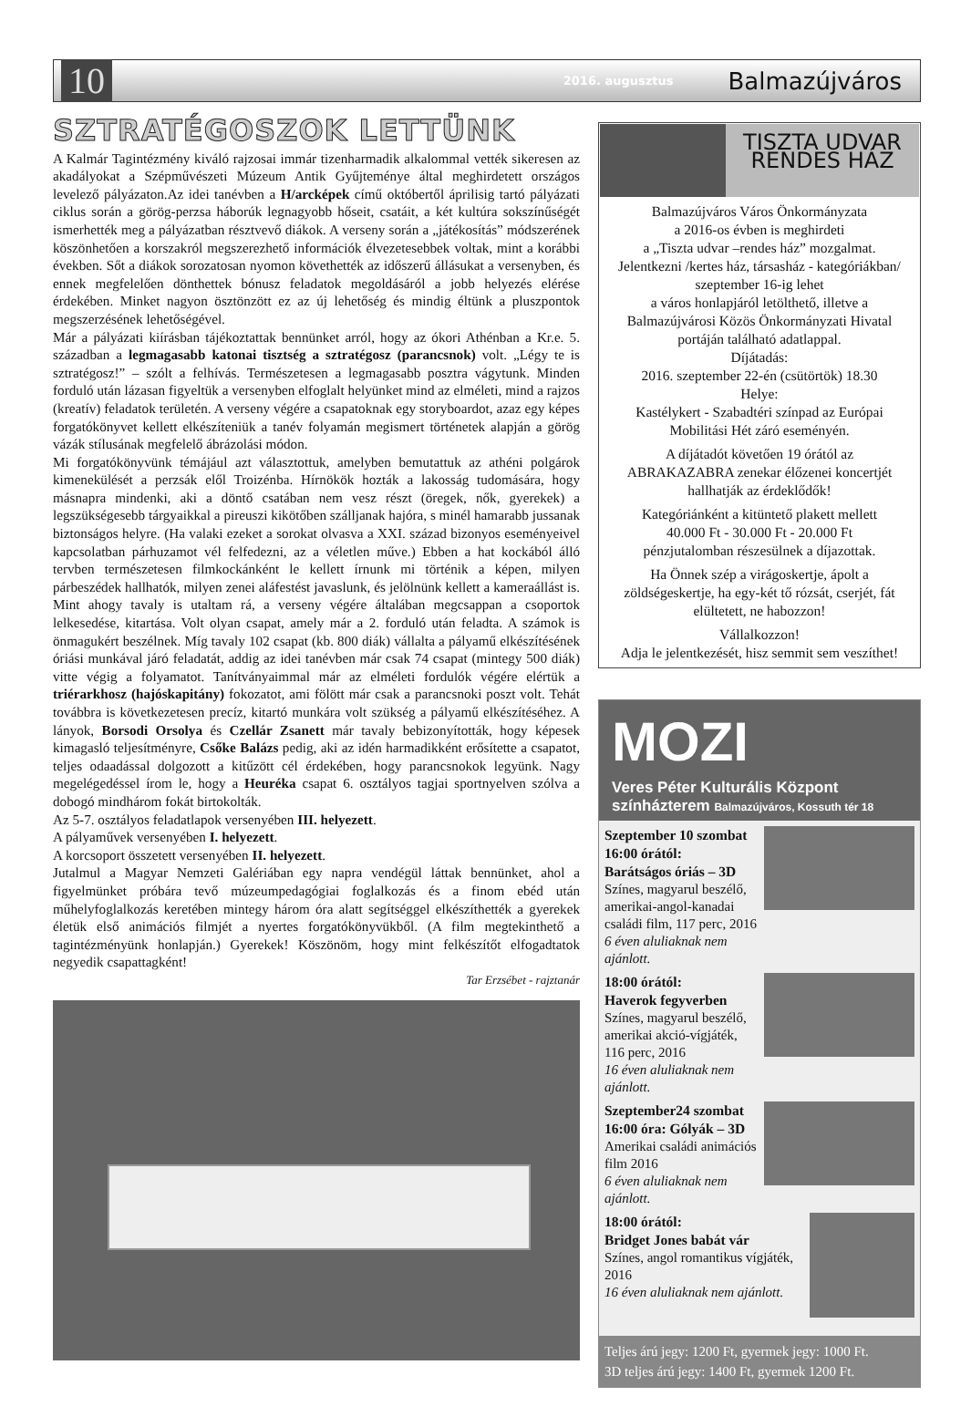10 2016. augusztus Balmazújváros
SZTRATÉGOSZOK LETTÜNK
A Kalmár Tagintézmény kiváló rajzosai immár tizenharmadik alkalommal vették sikeresen az akadályokat a Szépművészeti Múzeum Antik Gyűjteménye által meghirdetett országos levelező pályázaton.Az idei tanévben a H/arcképek című októbertől áprilisig tartó pályázati ciklus során a görög-perzsa háborúk legnagyobb hőseit, csatáit, a két kultúra sokszínűségét ismerhették meg a pályázatban résztvevő diákok. A verseny során a „játékosítás” módszerének köszönhetően a korszakról megszerezhető információk élvezetesebbek voltak, mint a korábbi években. Sőt a diákok sorozatosan nyomon követhették az időszerű állásukat a versenyben, és ennek megfelelően dönthettek bónusz feladatok megoldásáról a jobb helyezés elérése érdekében. Minket nagyon ösztönzött ez az új lehetőség és mindig éltünk a pluszpontok megszerzésének lehetőségével.
Már a pályázati kiírásban tájékoztattak bennünket arról, hogy az ókori Athénban a Kr.e. 5. században a legmagasabb katonai tisztség a sztratégosz (parancsnok) volt. „Légy te is sztratégosz!” – szólt a felhívás. Természetesen a legmagasabb posztra vágytunk. Minden forduló után lázasan figyeltük a versenyben elfoglalt helyünket mind az elméleti, mind a rajzos (kreatív) feladatok területén. A verseny végére a csapatoknak egy storyboardot, azaz egy képes forgatókönyvet kellett elkészíteniük a tanév folyamán megismert történetek alapján a görög vázák stílusának megfelelő ábrázolási módon.
Mi forgatókönyvünk témájául azt választottuk, amelyben bemutattuk az athéni polgárok kimenekülését a perzsák elől Troizénba. Hírnökök hozták a lakosság tudomására, hogy másnapra mindenki, aki a döntő csatában nem vesz részt (öregek, nők, gyerekek) a legszükségesebb tárgyaikkal a pireuszi kikötőben szálljanak hajóra, s minél hamarabb jussanak biztonságos helyre. (Ha valaki ezeket a sorokat olvasva a XXI. század bizonyos eseményeivel kapcsolatban párhuzamot vél felfedezni, az a véletlen műve.) Ebben a hat kockából álló tervben természetesen filmkockánként le kellett írnunk mi történik a képen, milyen párbeszédek hallhatók, milyen zenei aláfestést javaslunk, és jelölnünk kellett a kameraállást is. Mint ahogy tavaly is utaltam rá, a verseny végére általában megcsappan a csoportok lelkesedése, kitartása. Volt olyan csapat, amely már a 2. forduló után feladta. A számok is önmagukért beszélnek. Míg tavaly 102 csapat (kb. 800 diák) vállalta a pályamű elkészítésének óriási munkával járó feladatát, addig az idei tanévben már csak 74 csapat (mintegy 500 diák) vitte végig a folyamatot. Tanítványaimmal már az elméleti fordulók végére elértük a triérarkhosz (hajóskapitány) fokozatot, ami fölött már csak a parancsnoki poszt volt. Tehát továbbra is következetesen precíz, kitartó munkára volt szükség a pályamű elkészítéséhez. A lányok, Borsodi Orsolya és Czellár Zsanett már tavaly bebizonyították, hogy képesek kimagasló teljesítményre, Csőke Balázs pedig, aki az idén harmadikként erősítette a csapatot, teljes odaadással dolgozott a kitűzött cél érdekében, hogy parancsnokok legyünk. Nagy megelégedéssel írom le, hogy a Heuréka csapat 6. osztályos tagjai sportnyelven szólva a dobogó mindhárom fokát birtokolták.
Az 5-7. osztályos feladatlapok versenyében III. helyezett.
A pályaművek versenyében I. helyezett.
A korcsoport összetett versenyében II. helyezett.
Jutalmul a Magyar Nemzeti Galériában egy napra vendégül láttak bennünket, ahol a figyelmünket próbára tevő múzeumpedagógiai foglalkozás és a finom ebéd után műhelyfoglalkozás keretében mintegy három óra alatt segítséggel elkészíthették a gyerekek életük első animációs filmjét a nyertes forgatókönyvükből. (A film megtekinthető a tagintézményünk honlapján.) Gyerekek! Köszönöm, hogy mint felkészítőt elfogadtatok negyedik csapattagként!
Tar Erzsébet - rajztanár
TISZTA UDVAR RENDES HÁZ
Balmazújváros Város Önkormányzata
a 2016-os évben is meghirdeti
a „Tiszta udvar –rendes ház” mozgalmat.
Jelentkezni /kertes ház, társasház - kategóriákban/
szeptember 16-ig lehet
a város honlapjáról letölthető, illetve a
Balmazújvárosi Közös Önkormányzati Hivatal
portáján található adatlappal.
Díjátadás:
2016. szeptember 22-én (csütörtök) 18.30
Helye:
Kastélykert - Szabadtéri színpad az Európai
Mobilitási Hét záró eseményén.
A díjátadót követően 19 órától az
ABRAKAZABRA zenekar élőzenei koncertjét
hallhatják az érdeklődők!
Kategóriánként a kitüntető plakett mellett
40.000 Ft - 30.000 Ft - 20.000 Ft
pénzjutalomban részesülnek a díjazottak.
Ha Önnek szép a virágoskertje, ápolt a
zöldségeskertje, ha egy-két tő rózsát, cserjét, fát
elültetett, ne habozzon!
Vállalkozzon!
Adja le jelentkezését, hisz semmit sem veszíthet!
MOZI
Veres Péter Kulturális Központ
színházterem Balmazújváros, Kossuth tér 18
Szeptember 10 szombat
16:00 órától:
Barátságos óriás – 3D
Színes, magyarul beszélő, amerikai-angol-kanadai családi film, 117 perc, 2016
6 éven aluliaknak nem ajánlott.
18:00 órától:
Haverok fegyverben
Színes, magyarul beszélő, amerikai akció-vígjáték, 116 perc, 2016
16 éven aluliaknak nem ajánlott.
Szeptember24 szombat
16:00 óra: Gólyák – 3D
Amerikai családi animációs film 2016
6 éven aluliaknak nem ajánlott.
18:00 órától:
Bridget Jones babát vár
Színes, angol romantikus vígjáték, 2016
16 éven aluliaknak nem ajánlott.
Teljes árú jegy: 1200 Ft, gyermek jegy: 1000 Ft.
3D teljes árú jegy: 1400 Ft, gyermek 1200 Ft.